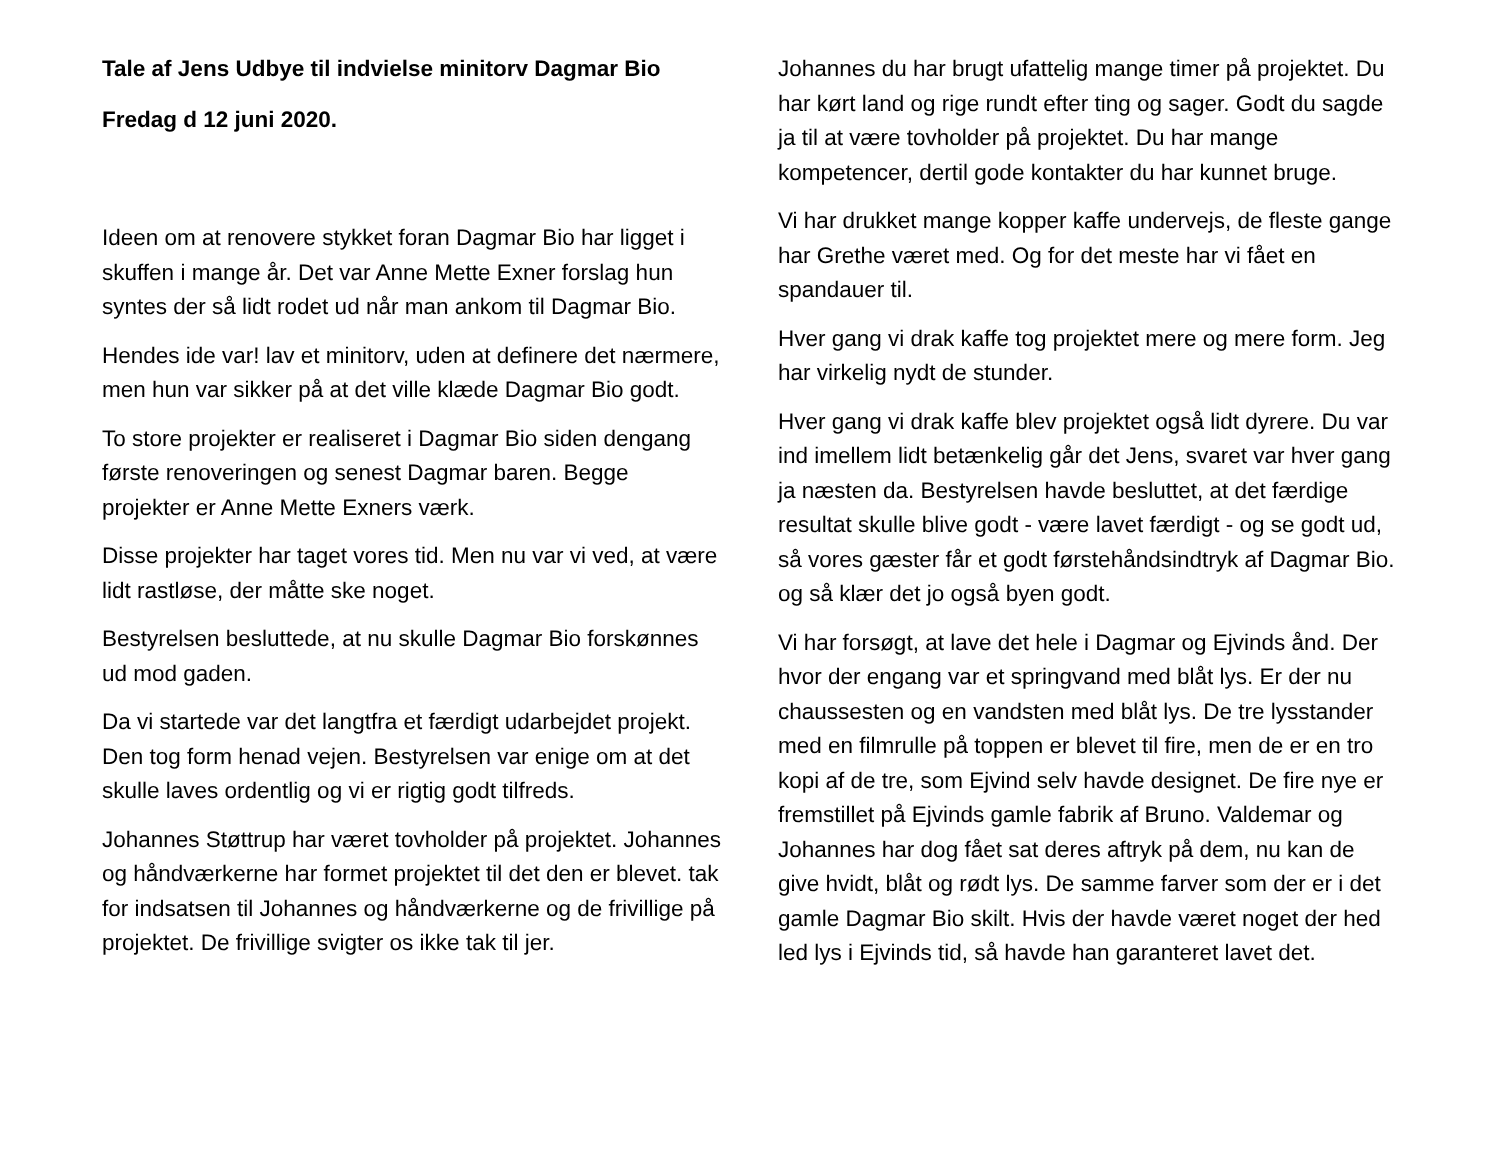Tale af Jens Udbye til indvielse minitorv Dagmar Bio
Fredag d 12 juni 2020.
Ideen om at renovere stykket foran Dagmar Bio har ligget i skuffen i mange år. Det var Anne Mette Exner forslag hun syntes der så lidt rodet ud når man ankom til Dagmar Bio.
Hendes ide var! lav et minitorv, uden at definere det nærmere, men hun var sikker på at det ville klæde Dagmar Bio godt.
To store projekter er realiseret i Dagmar Bio siden dengang første renoveringen og senest Dagmar baren. Begge projekter er Anne Mette Exners værk.
Disse projekter har taget vores tid. Men nu var vi ved, at være lidt rastløse, der måtte ske noget.
Bestyrelsen besluttede, at nu skulle Dagmar Bio forskønnes ud mod gaden.
Da vi startede var det langtfra et færdigt udarbejdet projekt. Den tog form henad vejen. Bestyrelsen var enige om at det skulle laves ordentlig og vi er rigtig godt tilfreds.
Johannes Støttrup har været tovholder på projektet. Johannes og håndværkerne har formet projektet til det den er blevet. tak for indsatsen til Johannes og håndværkerne og de frivillige på projektet. De frivillige svigter os ikke tak til jer.
Johannes du har brugt ufattelig mange timer på projektet. Du har kørt land og rige rundt efter ting og sager. Godt du sagde ja til at være tovholder på projektet. Du har mange kompetencer, dertil gode kontakter du har kunnet bruge.
Vi har drukket mange kopper kaffe undervejs, de fleste gange har Grethe været med. Og for det meste har vi fået en spandauer til.
Hver gang vi drak kaffe tog projektet mere og mere form. Jeg har virkelig nydt de stunder.
Hver gang vi drak kaffe blev projektet også lidt dyrere. Du var ind imellem lidt betænkelig går det Jens, svaret var hver gang ja næsten da. Bestyrelsen havde besluttet, at det færdige resultat skulle blive godt - være lavet færdigt - og se godt ud, så vores gæster får et godt førstehåndsindtryk af Dagmar Bio. og så klær det jo også byen godt.
Vi har forsøgt, at lave det hele i Dagmar og Ejvinds ånd. Der hvor der engang var et springvand med blåt lys. Er der nu chaussesten og en vandsten med blåt lys. De tre lysstander med en filmrulle på toppen er blevet til fire, men de er en tro kopi af de tre, som Ejvind selv havde designet. De fire nye er fremstillet på Ejvinds gamle fabrik af Bruno. Valdemar og Johannes har dog fået sat deres aftryk på dem, nu kan de give hvidt, blåt og rødt lys. De samme farver som der er i det gamle Dagmar Bio skilt. Hvis der havde været noget der hed led lys i Ejvinds tid, så havde han garanteret lavet det.